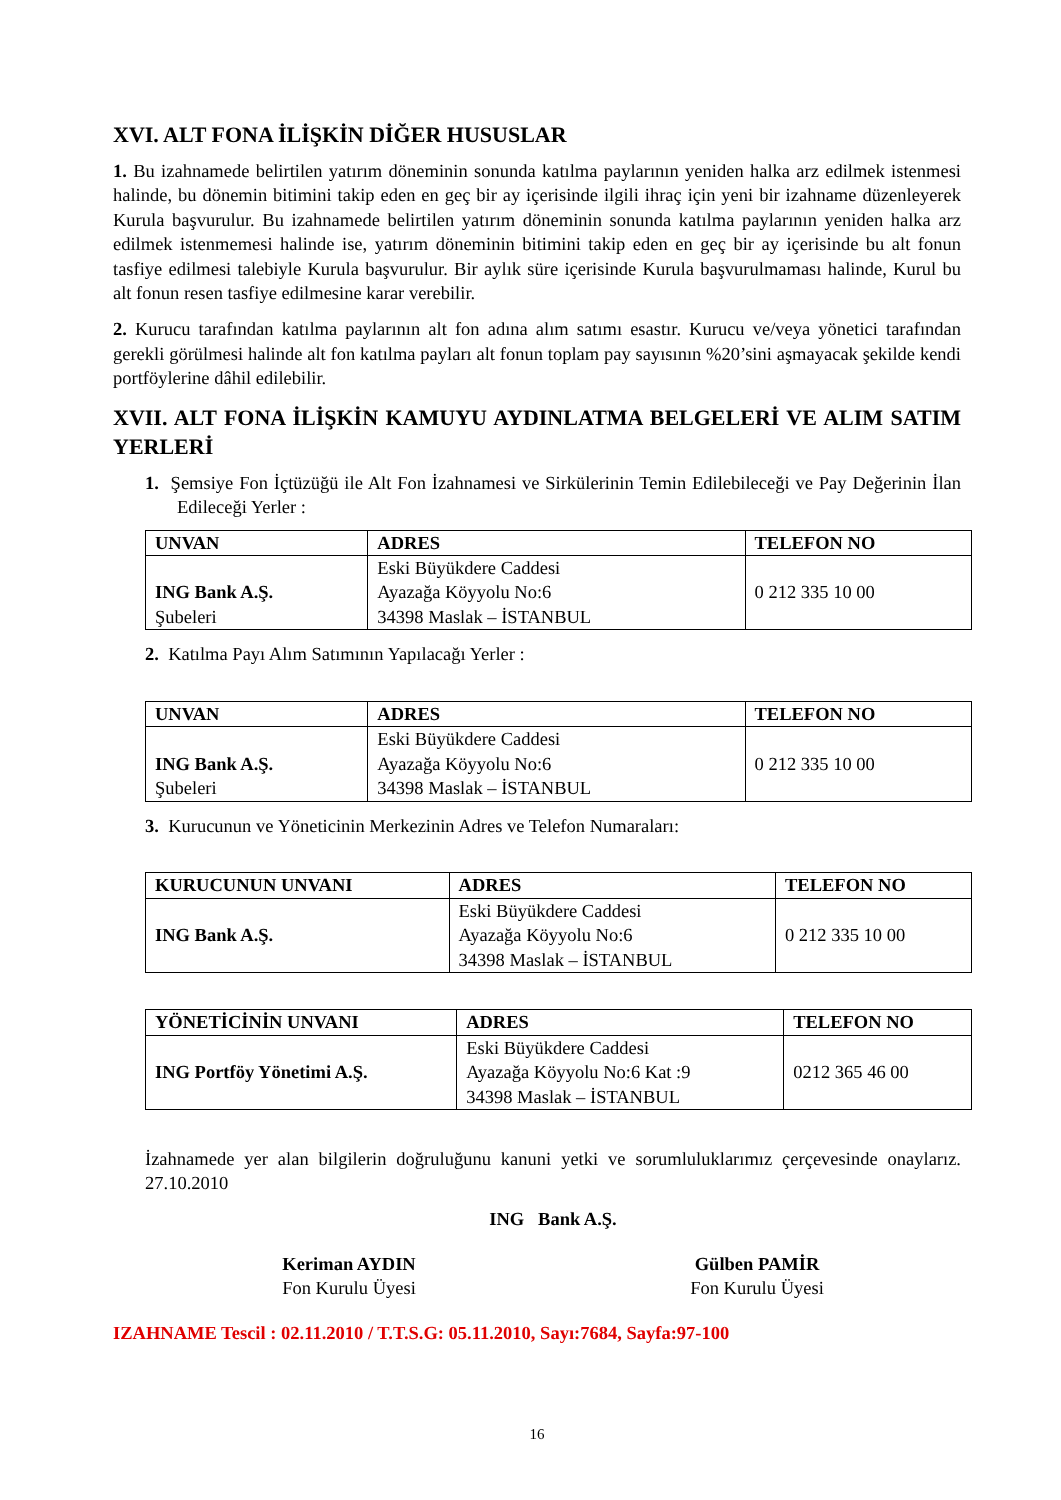XVI. ALT FONA İLİŞKİN DİĞER HUSUSLAR
1. Bu izahnamede belirtilen yatırım döneminin sonunda katılma paylarının yeniden halka arz edilmek istenmesi halinde, bu dönemin bitimini takip eden en geç bir ay içerisinde ilgili ihraç için yeni bir izahname düzenleyerek Kurula başvurulur. Bu izahnamede belirtilen yatırım döneminin sonunda katılma paylarının yeniden halka arz edilmek istenmemesi halinde ise, yatırım döneminin bitimini takip eden en geç bir ay içerisinde bu alt fonun tasfiye edilmesi talebiyle Kurula başvurulur. Bir aylık süre içerisinde Kurula başvurulmaması halinde, Kurul bu alt fonun resen tasfiye edilmesine karar verebilir.
2. Kurucu tarafından katılma paylarının alt fon adına alım satımı esastır. Kurucu ve/veya yönetici tarafından gerekli görülmesi halinde alt fon katılma payları alt fonun toplam pay sayısının %20’sini aşmayacak şekilde kendi portföylerine dâhil edilebilir.
XVII. ALT FONA İLİŞKİN KAMUYU AYDINLATMA BELGELERİ VE ALIM SATIM YERLERİ
1. Şemsiye Fon İçtüzüğü ile Alt Fon İzahnamesi ve Sirkülerinin Temin Edilebileceği ve Pay Değerinin İlan Edileceği Yerler :
| UNVAN | ADRES | TELEFON NO |
| --- | --- | --- |
| ING Bank A.Ş. Şubeleri | Eski Büyükdere Caddesi Ayazağa Köyyolu No:6 34398 Maslak – İSTANBUL | 0 212 335 10 00 |
2. Katılma Payı Alım Satımının Yapılacağı Yerler :
| UNVAN | ADRES | TELEFON NO |
| --- | --- | --- |
| ING Bank A.Ş. Şubeleri | Eski Büyükdere Caddesi Ayazağa Köyyolu No:6 34398 Maslak – İSTANBUL | 0 212 335 10 00 |
3. Kurucunun ve Yöneticinin Merkezinin Adres ve Telefon Numaraları:
| KURUCUNUN UNVANI | ADRES | TELEFON NO |
| --- | --- | --- |
| ING Bank A.Ş. | Eski Büyükdere Caddesi Ayazağa Köyyolu No:6 34398 Maslak – İSTANBUL | 0 212 335 10 00 |
| YÖNETİCİNİN UNVANI | ADRES | TELEFON NO |
| --- | --- | --- |
| ING Portföy Yönetimi A.Ş. | Eski Büyükdere Caddesi Ayazağa Köyyolu No:6 Kat :9 34398 Maslak – İSTANBUL | 0212 365 46 00 |
İzahnamede yer alan bilgilerin doğruluğunu kanuni yetki ve sorumluluklarımız çerçevesinde onaylarız. 27.10.2010
ING Bank A.Ş.
Keriman AYDIN
Fon Kurulu Üyesi
Gülben PAMİR
Fon Kurulu Üyesi
IZAHNAME Tescil : 02.11.2010 / T.T.S.G: 05.11.2010, Sayı:7684, Sayfa:97-100
16